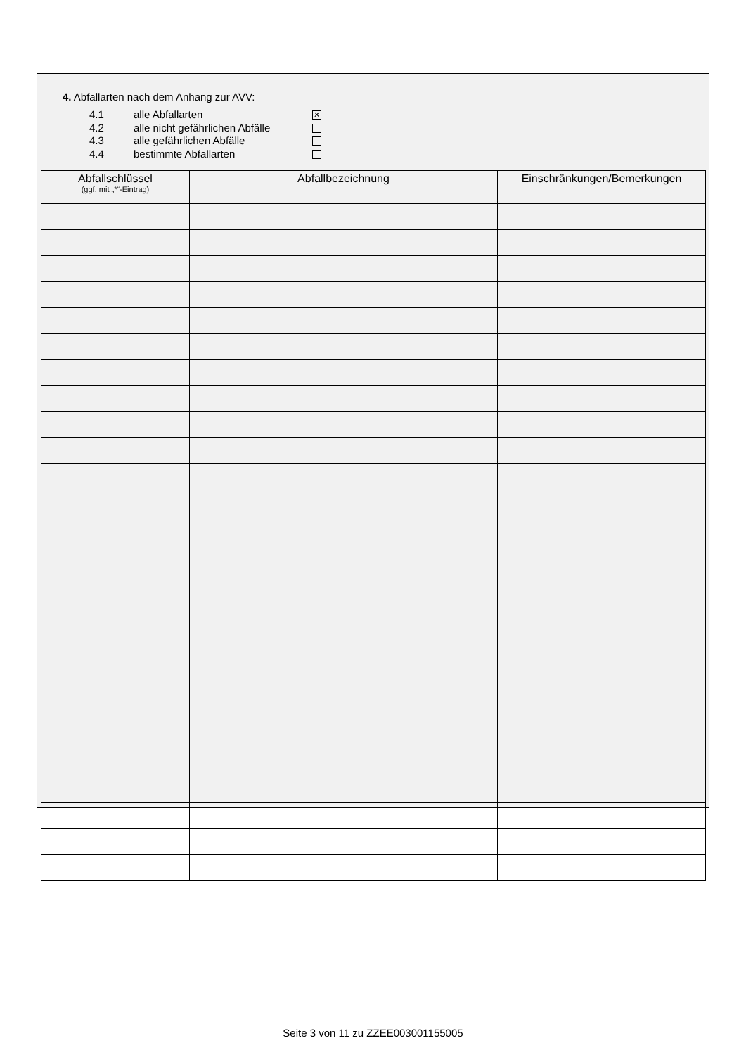4. Abfallarten nach dem Anhang zur AVV:
4.1 alle Abfallarten ✕
4.2 alle nicht gefährlichen Abfälle
4.3 alle gefährlichen Abfälle
4.4 bestimmte Abfallarten
| Abfallschlüssel (ggf. mit „*“-Eintrag) | Abfallbezeichnung | Einschränkungen/Bemerkungen |
| --- | --- | --- |
Seite 3 von 11 zu ZZEE003001155005